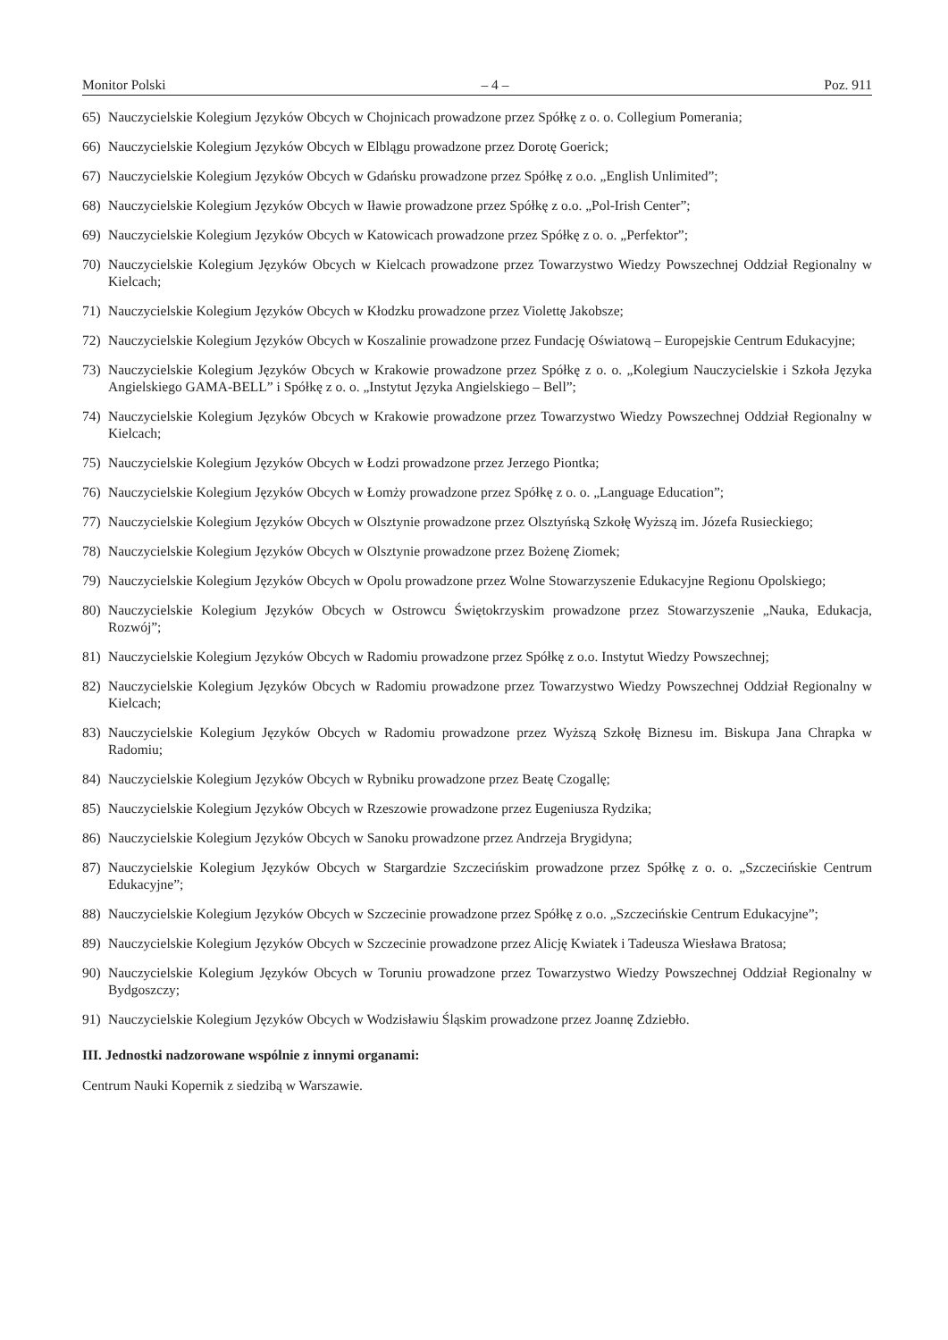Monitor Polski – 4 – Poz. 911
65) Nauczycielskie Kolegium Języków Obcych w Chojnicach prowadzone przez Spółkę z o. o. Collegium Pomerania;
66) Nauczycielskie Kolegium Języków Obcych w Elblągu prowadzone przez Dorotę Goerick;
67) Nauczycielskie Kolegium Języków Obcych w Gdańsku prowadzone przez Spółkę z o.o. „English Unlimited”;
68) Nauczycielskie Kolegium Języków Obcych w Iławie prowadzone przez Spółkę z o.o. „Pol-Irish Center”;
69) Nauczycielskie Kolegium Języków Obcych w Katowicach prowadzone przez Spółkę z o. o. „Perfektor”;
70) Nauczycielskie Kolegium Języków Obcych w Kielcach prowadzone przez Towarzystwo Wiedzy Powszechnej Oddział Regionalny w Kielcach;
71) Nauczycielskie Kolegium Języków Obcych w Kłodzku prowadzone przez Violettę Jakobsze;
72) Nauczycielskie Kolegium Języków Obcych w Koszalinie prowadzone przez Fundację Oświatową – Europejskie Centrum Edukacyjne;
73) Nauczycielskie Kolegium Języków Obcych w Krakowie prowadzone przez Spółkę z o. o. „Kolegium Nauczycielskie i Szkoła Języka Angielskiego GAMA-BELL” i Spółkę z o. o. „Instytut Języka Angielskiego – Bell”;
74) Nauczycielskie Kolegium Języków Obcych w Krakowie prowadzone przez Towarzystwo Wiedzy Powszechnej Oddział Regionalny w Kielcach;
75) Nauczycielskie Kolegium Języków Obcych w Łodzi prowadzone przez Jerzego Piontka;
76) Nauczycielskie Kolegium Języków Obcych w Łomży prowadzone przez Spółkę z o. o. „Language Education”;
77) Nauczycielskie Kolegium Języków Obcych w Olsztynie prowadzone przez Olsztyńską Szkołę Wyższą im. Józefa Rusieckiego;
78) Nauczycielskie Kolegium Języków Obcych w Olsztynie prowadzone przez Bożenę Ziomek;
79) Nauczycielskie Kolegium Języków Obcych w Opolu prowadzone przez Wolne Stowarzyszenie Edukacyjne Regionu Opolskiego;
80) Nauczycielskie Kolegium Języków Obcych w Ostrowcu Świętokrzyskim prowadzone przez Stowarzyszenie „Nauka, Edukacja, Rozwój”;
81) Nauczycielskie Kolegium Języków Obcych w Radomiu prowadzone przez Spółkę z o.o. Instytut Wiedzy Powszechnej;
82) Nauczycielskie Kolegium Języków Obcych w Radomiu prowadzone przez Towarzystwo Wiedzy Powszechnej Oddział Regionalny w Kielcach;
83) Nauczycielskie Kolegium Języków Obcych w Radomiu prowadzone przez Wyższą Szkołę Biznesu im. Biskupa Jana Chrapka w Radomiu;
84) Nauczycielskie Kolegium Języków Obcych w Rybniku prowadzone przez Beatę Czogallę;
85) Nauczycielskie Kolegium Języków Obcych w Rzeszowie prowadzone przez Eugeniusza Rydzika;
86) Nauczycielskie Kolegium Języków Obcych w Sanoku prowadzone przez Andrzeja Brygidyna;
87) Nauczycielskie Kolegium Języków Obcych w Stargardzie Szczecińskim prowadzone przez Spółkę z o. o. „Szczecińskie Centrum Edukacyjne”;
88) Nauczycielskie Kolegium Języków Obcych w Szczecinie prowadzone przez Spółkę z o.o. „Szczecińskie Centrum Edukacyjne”;
89) Nauczycielskie Kolegium Języków Obcych w Szczecinie prowadzone przez Alicję Kwiatek i Tadeusza Wiesława Bratosa;
90) Nauczycielskie Kolegium Języków Obcych w Toruniu prowadzone przez Towarzystwo Wiedzy Powszechnej Oddział Regionalny w Bydgoszczy;
91) Nauczycielskie Kolegium Języków Obcych w Wodzisławiu Śląskim prowadzone przez Joannę Zdziebło.
III. Jednostki nadzorowane wspólnie z innymi organami:
Centrum Nauki Kopernik z siedzibą w Warszawie.